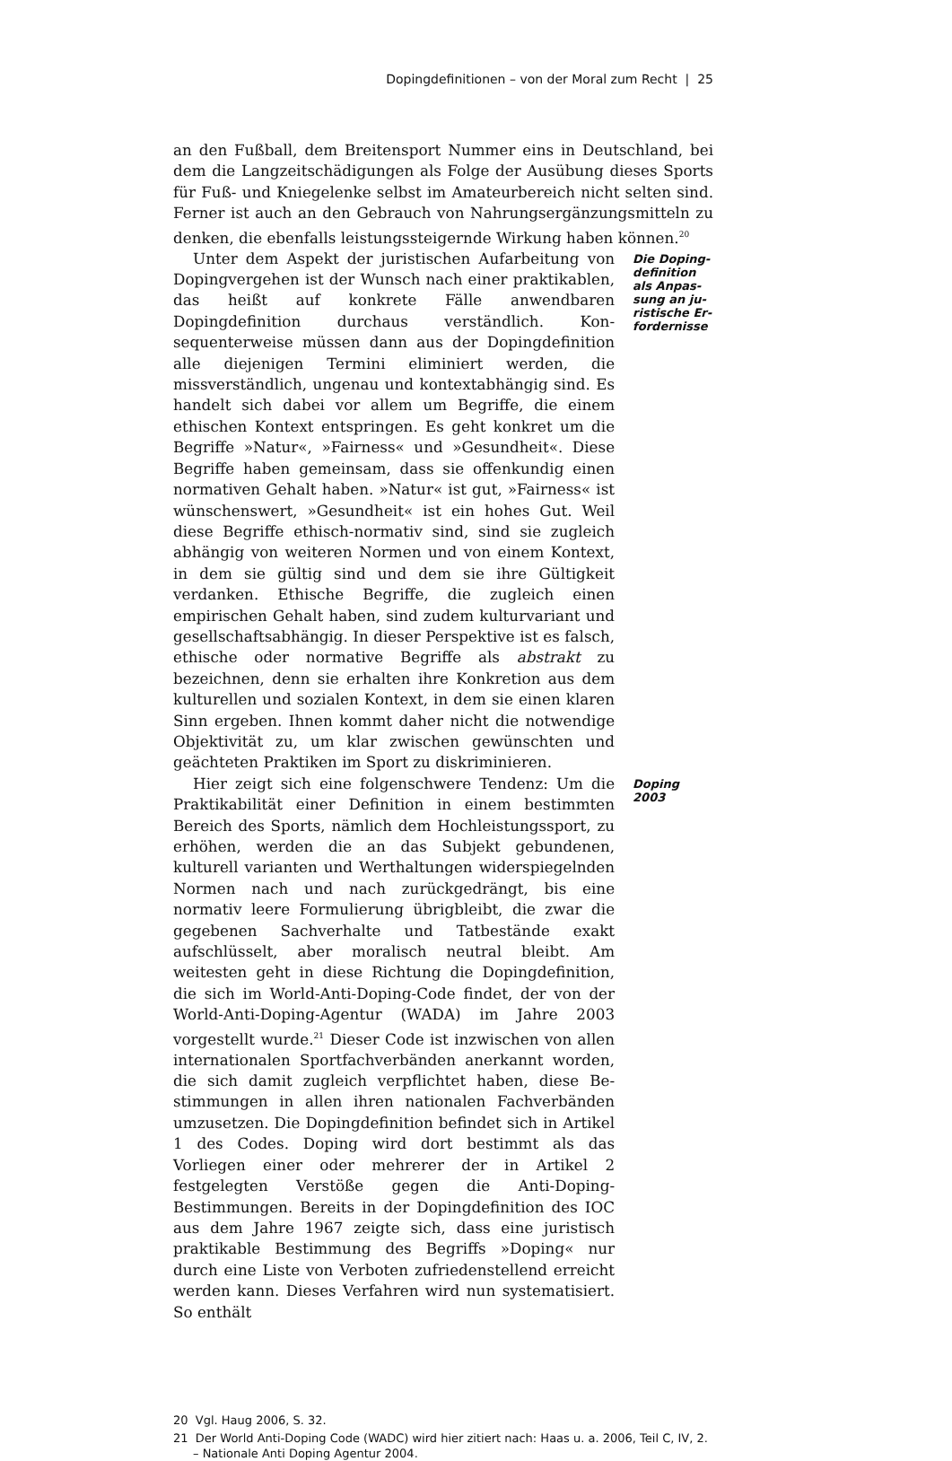Dopingdefinitionen – von der Moral zum Recht | 25
an den Fußball, dem Breitensport Nummer eins in Deutschland, bei dem die Langzeitschädigungen als Folge der Ausübung dieses Sports für Fuß- und Kniegelenke selbst im Amateurbereich nicht selten sind. Ferner ist auch an den Gebrauch von Nahrungsergänzungsmit­teln zu denken, die ebenfalls leistungssteigernde Wirkung haben können.<sup>20</sup>
Unter dem Aspekt der juristischen Aufarbeitung von Dopingver­gehen ist der Wunsch nach einer praktikablen, das heißt auf konkre­te Fälle anwendbaren Dopingdefinition durchaus verständlich. Kon­sequenterweise müssen dann aus der Dopingdefinition alle diejeni­gen Termini eliminiert werden, die missverständlich, ungenau und kontextabhängig sind. Es handelt sich dabei vor allem um Begriffe, die einem ethischen Kontext entspringen. Es geht konkret um die Begriffe »Natur«, »Fairness« und »Gesundheit«. Diese Begriffe haben gemeinsam, dass sie offenkundig einen normativen Gehalt haben. »Natur« ist gut, »Fairness« ist wünschenswert, »Gesundheit« ist ein hohes Gut. Weil diese Begriffe ethisch-normativ sind, sind sie zu­gleich abhängig von weiteren Normen und von einem Kontext, in dem sie gültig sind und dem sie ihre Gültigkeit verdanken. Ethische Begriffe, die zugleich einen empirischen Gehalt haben, sind zudem kulturvariant und gesellschaftsabhängig. In dieser Perspektive ist es falsch, ethische oder normative Begriffe als abstrakt zu bezeichnen, denn sie erhalten ihre Konkretion aus dem kulturellen und sozialen Kontext, in dem sie einen klaren Sinn ergeben. Ihnen kommt daher nicht die notwendige Objektivität zu, um klar zwischen gewünsch­ten und geächteten Praktiken im Sport zu diskriminieren.
Die Doping­definition als Anpas­sung an ju­ristische Er­fordernisse
Hier zeigt sich eine folgenschwere Tendenz: Um die Praktikabili­tät einer Definition in einem bestimmten Bereich des Sports, näm­lich dem Hochleistungssport, zu erhöhen, werden die an das Subjekt gebundenen, kulturell varianten und Werthaltungen widerspiegeln­den Normen nach und nach zurückgedrängt, bis eine normativ leere Formulierung übrigbleibt, die zwar die gegebenen Sachverhalte und Tatbestände exakt aufschlüsselt, aber moralisch neutral bleibt. Am weitesten geht in diese Richtung die Dopingdefinition, die sich im World-Anti-Doping-Code findet, der von der World-Anti-Doping-Agentur (WADA) im Jahre 2003 vorgestellt wurde.<sup>21</sup> Dieser Code ist inzwischen von allen internationalen Sportfachverbänden aner­kannt worden, die sich damit zugleich verpflichtet haben, diese Be­stimmungen in allen ihren nationalen Fachverbänden umzusetzen. Die Dopingdefinition befindet sich in Artikel 1 des Codes. Doping wird dort bestimmt als das Vorliegen einer oder mehrerer der in Ar­tikel 2 festgelegten Verstöße gegen die Anti-Doping-Bestimmungen. Bereits in der Dopingdefinition des IOC aus dem Jahre 1967 zeigte sich, dass eine juristisch praktikable Bestimmung des Begriffs »Do­ping« nur durch eine Liste von Verboten zufriedenstellend erreicht werden kann. Dieses Verfahren wird nun systematisiert. So enthält
Doping 2003
20 Vgl. Haug 2006, S. 32.
21 Der World Anti-Doping Code (WADC) wird hier zitiert nach: Haas u. a. 2006, Teil C, IV, 2. – Nationale Anti Doping Agentur 2004.